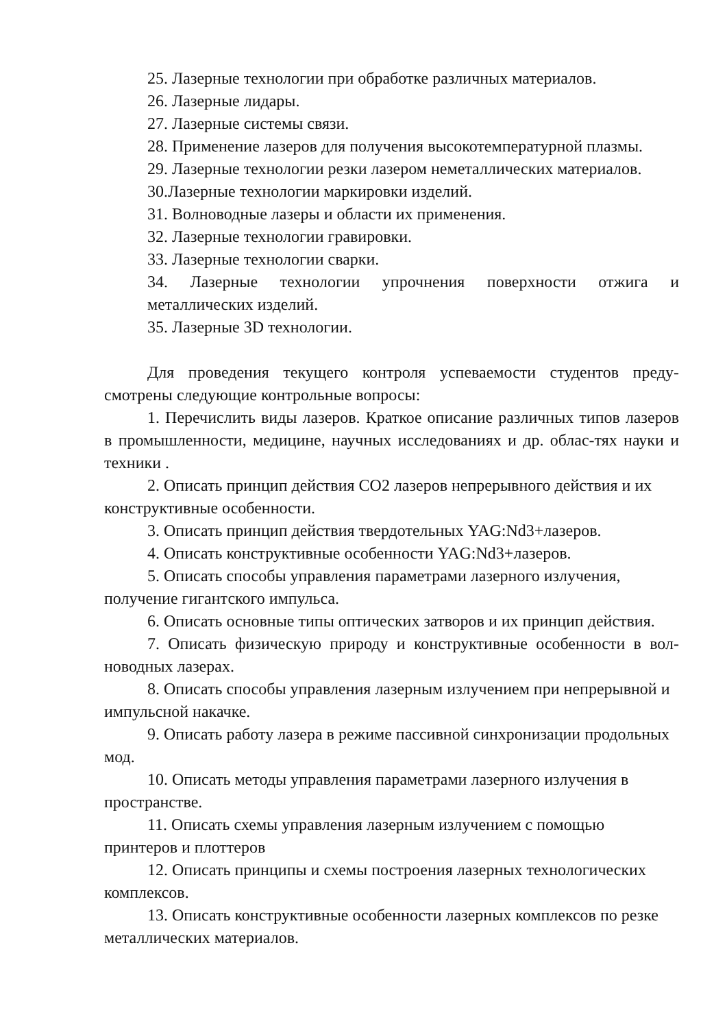25. Лазерные технологии при обработке различных материалов.
26. Лазерные лидары.
27. Лазерные системы связи.
28. Применение лазеров для получения высокотемпературной плазмы.
29. Лазерные технологии резки лазером неметаллических материалов.
30.Лазерные технологии маркировки изделий.
31. Волноводные лазеры и области их применения.
32. Лазерные технологии гравировки.
33. Лазерные технологии сварки.
34. Лазерные технологии упрочнения поверхности отжига и металлических изделий.
35. Лазерные 3D технологии.
Для проведения текущего контроля успеваемости студентов преду-смотрены следующие контрольные вопросы:
1. Перечислить виды лазеров. Краткое описание различных типов лазеров в промышленности, медицине, научных исследованиях и др. облас-тях науки и техники .
2. Описать принцип действия СО2 лазеров непрерывного действия и их конструктивные особенности.
3. Описать принцип действия твердотельных YAG:Nd3+лазеров.
4. Описать конструктивные особенности YAG:Nd3+лазеров.
5. Описать способы управления параметрами лазерного излучения, получение гигантского импульса.
6. Описать основные типы оптических затворов и их принцип действия.
7. Описать физическую природу и конструктивные особенности в вол-новодных лазерах.
8. Описать способы управления лазерным излучением при непрерывной и импульсной накачке.
9. Описать работу лазера в режиме пассивной синхронизации продольных мод.
10. Описать методы управления параметрами лазерного излучения в пространстве.
11. Описать схемы управления лазерным излучением с помощью принтеров и плоттеров
12. Описать принципы и схемы построения лазерных технологических комплексов.
13. Описать конструктивные особенности лазерных комплексов по резке металлических материалов.